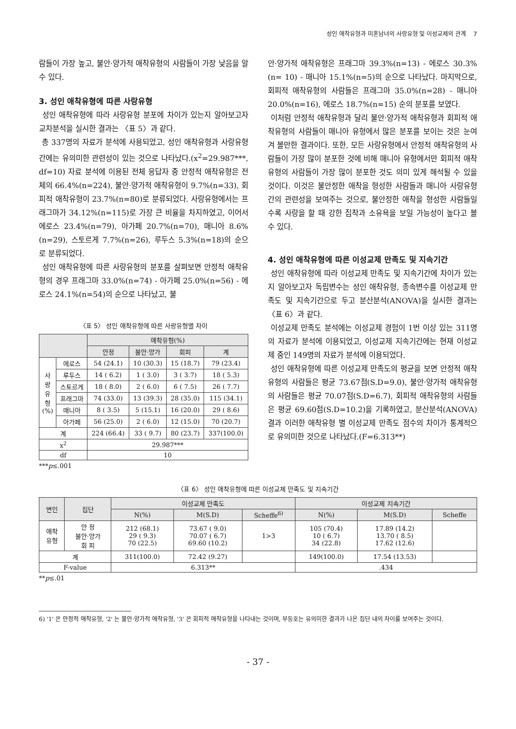성인 애착유형과 미혼남녀의 사랑유형 및 이성교제의 관계 7
람들이 가장 높고, 불안·양가적 애착유형의 사람들이 가장 낮음을 알 수 있다.
3. 성인 애착유형에 따른 사랑유형
성인 애착유형에 따라 사랑유형 분포에 차이가 있는지 알아보고자 교차분석을 실시한 결과는 〈표 5〉과 같다.
총 337명의 자료가 분석에 사용되었고, 성인 애착유형과 사랑유형 간에는 유의미한 관련성이 있는 것으로 나타났다.(x<sup>2</sup>=29.987***, df=10) 자료 분석에 이용된 전체 응답자 중 안정적 애착유형은 전체의 66.4%(n=224), 불안·양가적 애착유형이 9.7%(n=33), 회피적 애착유형이 23.7%(n=80)로 분류되었다. 사랑유형에서는 프래그마가 34.12%(n=115)로 가장 큰 비율을 차지하였고, 이어서 에로스 23.4%(n=79), 아가페 20.7%(n=70), 매니아 8.6%(n=29), 스토르게 7.7%(n=26), 루두스 5.3%(n=18)의 순으로 분류되었다.
성인 애착유형에 따른 사랑유형의 분포를 살펴보면 안정적 애착유형의 경우 프래그마 33.0%(n=74) - 아가페 25.0%(n=56) - 에로스 24.1%(n=54)의 순으로 나타났고, 불
〈표 5〉 성인 애착유형에 따른 사랑유형별 차이
| | | 애착유형(%) | | | |
| --- | --- | --- | --- | --- | --- |
| | | 안정 | 불안·양가 | 회피 | 계 |
| 사 랑 유 형 (%) | 에로스 | 54 (24.1) | 10 (30.3) | 15 (18.7) | 79 (23.4) |
| | 루두스 | 14 ( 6.2) | 1 ( 3.0) | 3 ( 3.7) | 18 ( 5.3) |
| | 스토르게 | 18 ( 8.0) | 2 ( 6.0) | 6 ( 7.5) | 26 ( 7.7) |
| | 프래그마 | 74 (33.0) | 13 (39.3) | 28 (35.0) | 115 (34.1) |
| | 매니아 | 8 ( 3.5) | 5 (15.1) | 16 (20.0) | 29 ( 8.6) |
| | 아가페 | 56 (25.0) | 2 ( 6.0) | 12 (15.0) | 70 (20.7) |
| 계 | | 224 (66.4) | 33 ( 9.7) | 80 (23.7) | 337(100.0) |
| x<sup>2</sup> | | 29.987*** | | | |
| df | | 10 | | | |
***p≤.001
안·양가적 애착유형은 프래그마 39.3%(n=13) - 에로스 30.3%(n= 10) - 매니아 15.1%(n=5)의 순으로 나타났다. 마지막으로, 회피적 애착유형의 사람들은 프래그마 35.0%(n=28) - 매니아 20.0%(n=16), 에로스 18.7%(n=15) 순의 분포를 보였다.
이처럼 안정적 애착유형과 달리 불안·양가적 애착유형과 회피적 애착유형의 사람들이 매니아 유형에서 많은 분포를 보이는 것은 눈여겨 볼만한 결과이다. 또한, 모든 사랑유형에서 안정적 애착유형의 사람들이 가장 많이 분포한 것에 비해 매니아 유형에서만 회피적 애착유형의 사람들이 가장 많이 분포한 것도 의미 있게 해석될 수 있을 것이다. 이것은 불안정한 애착을 형성한 사람들과 매니아 사랑유형 간의 관련성을 보여주는 것으로, 불안정한 애착을 형성한 사람들일수록 사랑을 할 때 강한 집착과 소유욕을 보일 가능성이 높다고 볼 수 있다.
4. 성인 애착유형에 따른 이성교제 만족도 및 지속기간
성인 애착유형에 따라 이성교제 만족도 및 지속기간에 차이가 있는지 알아보고자 독립변수는 성인 애착유형, 종속변수를 이성교제 만족도 및 지속기간으로 두고 분산분석(ANOVA)을 실시한 결과는 〈표 6〉과 같다.
이성교제 만족도 분석에는 이성교제 경험이 1번 이상 있는 311명의 자료가 분석에 이용되었고, 이성교제 지속기간에는 현재 이성교제 중인 149명의 자료가 분석에 이용되었다.
성인 애착유형에 따른 이성교제 만족도의 평균을 보면 안정적 애착유형의 사람들은 평균 73.67점(S.D=9.0), 불안·양가적 애착유형의 사람들은 평균 70.07점(S.D=6.7), 회피적 애착유형의 사람들은 평균 69.60점(S.D=10.2)을 기록하였고, 분산분석(ANOVA) 결과 이러한 애착유형 별 이성교제 만족도 점수의 차이가 통계적으로 유의미한 것으로 나타났다.(F=6.313**)
〈표 6〉 성인 애착유형에 따른 이성교제 만족도 및 지속기간
| 변인 | 집단 | 이성교제 만족도 | | | 이성교제 지속기간 | | |
| --- | --- | --- | --- | --- | --- | --- | --- |
| | | N(%) | M(S.D) | Scheffe<sup>6)</sup> | N(%) | M(S.D) | Scheffe |
| 애착 유형 | 안 정 불안·양가 회 피 | 212 (68.1) 29 ( 9.3) 70 (22.5) | 73.67 ( 9.0) 70.07 ( 6.7) 69.60 (10.2) | 1>3 | 105 (70.4) 10 ( 6.7) 34 (22.8) | 17.89 (14.2) 13.70 ( 8.5) 17.62 (12.6) | |
| 계 | | 311(100.0) | 72.42 (9.27) | | 149(100.0) | 17.54 (13.53) | |
| F-value | | 6.313** | | | .434 | | |
**p≤.01
6) '1' 은 안정적 애착유형, '2' 는 불안·양가적 애착유형, '3' 은 회피적 애착유형을 나타내는 것이며, 부등호는 유의미한 결과가 나온 집단 내의 차이를 보여주는 것이다.
- 37 -